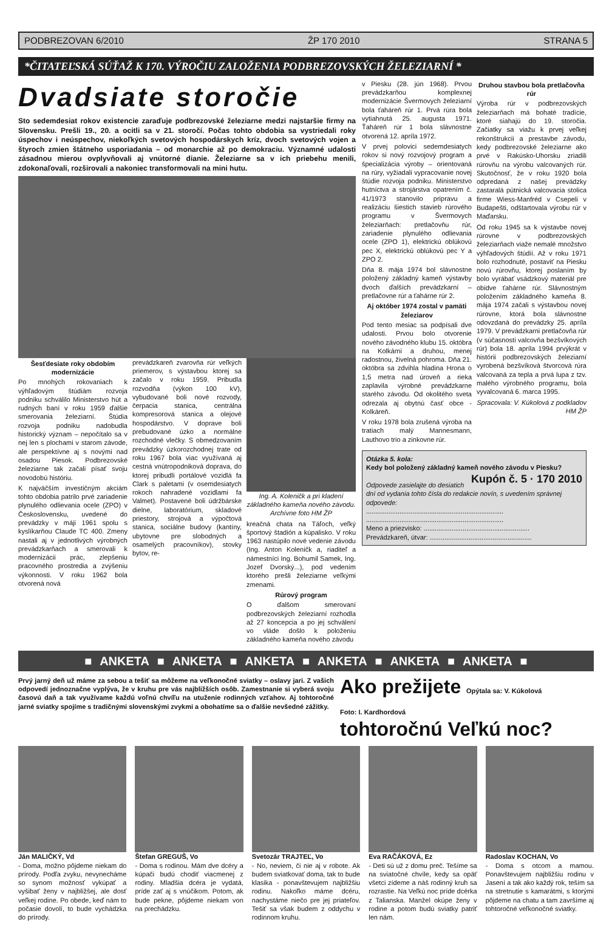PODBREZOVAN 6/2010 ŽP 170 2010 STRANA 5
*ČITATEĽSKÁ SÚŤAŽ K 170. VÝROČIU ZALOŽENIA PODBREZOVSKÝCH ŽELEZIARNÍ *
Dvadsiate storočie
Sto sedemdesiat rokov existencie zaraďuje podbrezovské železiarne medzi najstaršie firmy na Slovensku. Prešli 19., 20. a ocitli sa v 21. storočí. Počas tohto obdobia sa vystriedali roky úspechov i neúspechov, niekoľkých svetových hospodárskych kríz, dvoch svetových vojen a štyroch zmien štátneho usporiadania – od monarchie až po demokraciu. Významné udalosti zásadnou mierou ovplyvňovali aj vnútorné dianie. Železiarne sa v ich priebehu menili, zdokonaľovali, rozširovali a nakoniec transformovali na mini hutu.
Šesťdesiate roky obdobím modernizácie
Po mnohých rokovaniach k výhľadovým štúdiám rozvoja podniku schválilo Ministerstvo hút a rudných baní v roku 1959 ďalšie smerovania železiarní. Štúdia rozvoja podniku nadobudla historický význam – nepočítalo sa v nej len s plochami v starom závode, ale perspektívne aj s novými nad osadou Piesok. Podbrezovské železiarne tak začali písať svoju novodobú históriu.
K najväčším investičným akciám tohto obdobia patrilo prvé zariadenie plynulého odlievania ocele (ZPO) v Československu, uvedené do prevádzky v máji 1961 spolu s kyslíkarňou Claude TC 400. Zmeny nastali aj v jednotlivých výrobných prevádzkarňach a smerovali k modernizácii prác, zlepšeniu pracovného prostredia a zvýšeniu výkonnosti. V roku 1962 bola otvorená nová
prevádzkareň zvarovňa rúr veľkých priemerov, s výstavbou ktorej sa začalo v roku 1959. Pribudla rozvodňa (výkon 100 kV), vybudované boli nové rozvody, čerpacia stanica, centrálna kompresorová stanica a olejové hospodárstvo. V doprave boli prebudované úzko a normálne rozchodné vlečky. S obmedzovaním prevádzky úzkorozchodnej trate od roku 1967 bola viac využívaná aj cestná vnútropodniková doprava, do ktorej pribudli portálové vozidlá fa Clark s paletami (v osemdesiatych rokoch nahradené vozidlami fa Valmet). Postavené boli údržbárske dielne, laboratórium, skladové priestory, strojová a výpočtová stanica, sociálne budovy (kantíny, ubytovne pre slobodných a osamelých pracovníkov), stovky bytov, re-
Ing. A. Koleničk a pri kladení základného kameňa nového závodu. Archívne foto HM ŽP
kreačná chata na Táľoch, veľký športový štadión a kúpalisko. V roku 1963 nastúpilo nové vedenie závodu (Ing. Anton Koleničk a, riaditeľ a námestníci Ing. Bohumil Samek, Ing. Jozef Dvorský...), pod vedením ktorého prešli železiarne veľkými zmenami.
Rúrový program
O ďalšom smerovaní podbrezovských železiarní rozhodla až 27 koncepcia a po jej schválení vo vláde došlo k položeniu základného kameňa nového závodu
v Piesku (28. jún 1968). Prvou prevádzkarňou komplexnej modernizácie Švermovych železiarní bola ťaháreň rúr 1. Prvá rúra bola vytiahnutá 25. augusta 1971. Ťaháreň rúr 1 bola slávnostne otvorená 12. apríla 1972.
V prvej polovici sedemdesiatych rokov si nový rozvojový program a špecializácia výroby – orientovaná na rúry, vyžiadali vypracovanie novej štúdie rozvoja podniku. Ministerstvo hutníctva a strojárstva opatrením č. 41/1973 stanovilo pripravu a realizáciu šiestich stavieb rúrového programu v Švermovych železiarňach: pretlačovňu rúr, zariadenie plynulého odlievania ocele (ZPO 1), elektrickú oblúkovú pec X, elektrickú oblúkovú pec Y a ZPO 2.
Dňa 8. mája 1974 bol slávnostne položený základný kameň výstavby dvoch ďalších prevádzkarní – pretlačovne rúr a ťahárne rúr 2.
Aj október 1974 zostal v pamäti železiarov
Pod tento mesiac sa podpísali dve udalosti. Prvou bolo otvorenie nového závodného klubu 15. októbra na Kolkárni a druhou, menej radostnou, živelná pohroma. Dňa 21. októbra sa zdvihla hladina Hrona o 1,5 metra nad úroveň a rieka zaplavila výrobné prevádzkarne starého závodu. Od okolitého sveta odrezala aj obytnú časť obce - Kolkáreň.
V roku 1978 bola zrušená výroba na tratiach malý Mannesmann, Lauthovo trio a zinkovne rúr.
Druhou stavbou bola pretlačovňa rúr
Výroba rúr v podbrezovských železiarňach má bohaté tradície, ktoré siahajú do 19. storočia. Začiatky sa viažu k prvej veľkej rekonštrukcii a prestavbe závodu, kedy podbrezovské železiarne ako prvé v Rakúsko-Uhorsku zriadili rúrovňu na výrobu valcovaných rúr. Skutočnosť, že v roku 1920 bola odpredaná z našej prevádzky zastaralá pútnická valcovacia stolica firme Wiess-Manfréd v Csepeli v Budapešti, odštartovala výrobu rúr v Maďarsku.
Od roku 1945 sa k výstavbe novej rúrovne v podbrezovských železiarňach viaže nemalé množstvo výhľadových štúdií. Až v roku 1971 bolo rozhodnuté, postaviť na Piesku novú rúrovňu, ktorej poslaním by bolo vyrábať vsádzkový materiál pre obidve ťahárne rúr. Slávnostným položením základného kameňa 8. mája 1974 začali s výstavbou novej rúrovne, ktorá bola slávnostne odovzdaná do prevádzky 25. apríla 1979. V prevádzkarni pretlačovňa rúr (v súčasnosti valcovňa bezšvíkových rúr) bola 18. apríla 1994 prvýkrát v histórii podbrezovských železiarní vyrobená bezšvíková štvorcová rúra valcovaná za tepla a prvá lupa z tzv. malého výrobného programu, bola vyvalcovaná 6. marca 1995.
Spracovala: V. Kúkolová z podkladov HM ŽP
Otázka 5. kola:
Kedy bol položený základný kameň nového závodu v Piesku? Kupón č. 5 · 170 2010
Odpovede zasielajte do desiatich dní od vydania tohto čísla do redakcie novín, s uvedením správnej odpovede:
..........................................................................
..........................................................................
Meno a priezvisko: .........................................................
Prevádzkareň, útvar: .......................................................
■ ANKETA ■ ANKETA ■ ANKETA ■ ANKETA ■ ANKETA ■ ANKETA ■
Prvý jarný deň už máme za sebou a tešiť sa môžeme na veľkonočné sviatky – oslavy jari. Z vašich odpovedí jednoznačne vyplýva, že v kruhu pre vás najbližších osôb. Zamestnanie si vyberá svoju časovú daň a tak využívame každú voľnú chvíľu na utuženie rodinných vzťahov. Aj tohtoročné jarné sviatky spojíme s tradičnými slovenskými zvykmi a obohatíme sa o ďalšie nevšedné zážitky.
Ako prežijete Opýtala sa: V. Kúkolová
Foto: I. Kardhordová
tohtoročnú Veľkú noc?
Ján MALIČKÝ, Vd
- Doma, možno pôjdeme niekam do prírody. Podľa zvyku, nevynecháme so synom možnosť vykúpať a vyšibať ženy v najbližšej, ale dosť veľkej rodine. Po obede, keď nám to počasie dovolí, to bude vychádzka do prírody.
Štefan GREGUŠ, Vo
- Doma s rodinou. Mám dve dcéry a kúpači budú chodiť viacmenej z rodiny. Mladšia dcéra je vydatá, príde zať aj s vnúčikom. Potom, ak bude pekne, pôjdeme niekam von na prechádzku.
Svetozár TRAJTEĽ, Vo
- No, neviem, či nie aj v robote. Ak budem sviatkovať doma, tak to bude klasika - ponavštevujem najbližšiu rodinu. Nakoľko máme dcéru, nachystáme niečo pre jej priateľov. Tešiť sa však budem z oddychu v rodinnom kruhu.
Eva RAČÁKOVÁ, Ez
- Deti sú už z domu preč. Tešíme sa na sviatočné chvíle, kedy sa opäť všetci zídeme a náš rodinný kruh sa rozrastie. Na Veľkú noc príde dcérka z Talianska. Manžel okúpe ženy v rodine a potom budú sviatky patriť len nám.
Radoslav KOCHAN, Vo
- Doma s otcom a mamou. Ponavštevujem najbližšiu rodinu v Jasení a tak ako každý rok, teším sa na stretnutie s kamarátmi, s ktorými pôjdeme na chatu a tam završíme aj tohtoročné veľkonočné sviatky.